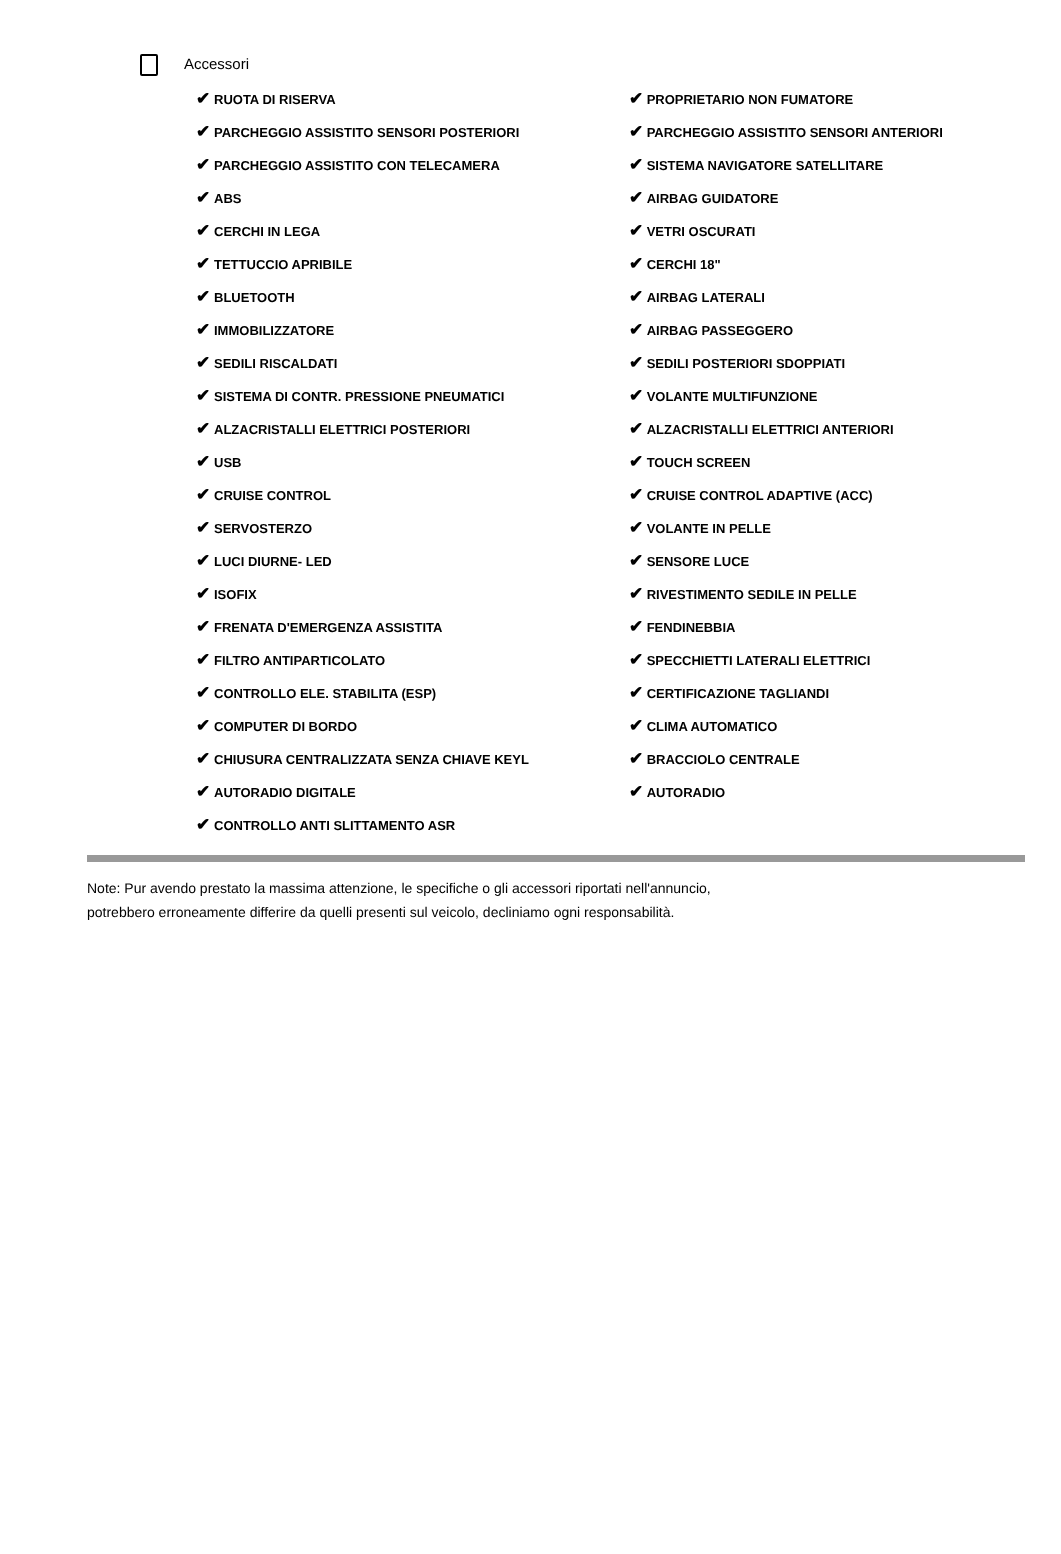Accessori
| ✔ RUOTA DI RISERVA | ✔ PROPRIETARIO NON FUMATORE |
| ✔ PARCHEGGIO ASSISTITO SENSORI POSTERIORI | ✔ PARCHEGGIO ASSISTITO SENSORI ANTERIORI |
| ✔ PARCHEGGIO ASSISTITO CON TELECAMERA | ✔ SISTEMA NAVIGATORE SATELLITARE |
| ✔ ABS | ✔ AIRBAG GUIDATORE |
| ✔ CERCHI IN LEGA | ✔ VETRI OSCURATI |
| ✔ TETTUCCIO APRIBILE | ✔ CERCHI 18" |
| ✔ BLUETOOTH | ✔ AIRBAG LATERALI |
| ✔ IMMOBILIZZATORE | ✔ AIRBAG PASSEGGERO |
| ✔ SEDILI RISCALDATI | ✔ SEDILI POSTERIORI SDOPPIATI |
| ✔ SISTEMA DI CONTR. PRESSIONE PNEUMATICI | ✔ VOLANTE MULTIFUNZIONE |
| ✔ ALZACRISTALLI ELETTRICI POSTERIORI | ✔ ALZACRISTALLI ELETTRICI ANTERIORI |
| ✔ USB | ✔ TOUCH SCREEN |
| ✔ CRUISE CONTROL | ✔ CRUISE CONTROL ADAPTIVE (ACC) |
| ✔ SERVOSTERZO | ✔ VOLANTE IN PELLE |
| ✔ LUCI DIURNE- LED | ✔ SENSORE LUCE |
| ✔ ISOFIX | ✔ RIVESTIMENTO SEDILE IN PELLE |
| ✔ FRENATA D'EMERGENZA ASSISTITA | ✔ FENDINEBBIA |
| ✔ FILTRO ANTIPARTICOLATO | ✔ SPECCHIETTI LATERALI ELETTRICI |
| ✔ CONTROLLO ELE. STABILITA (ESP) | ✔ CERTIFICAZIONE TAGLIANDI |
| ✔ COMPUTER DI BORDO | ✔ CLIMA AUTOMATICO |
| ✔ CHIUSURA CENTRALIZZATA SENZA CHIAVE KEYL | ✔ BRACCIOLO CENTRALE |
| ✔ AUTORADIO DIGITALE | ✔ AUTORADIO |
| ✔ CONTROLLO ANTI SLITTAMENTO ASR | |
Note: Pur avendo prestato la massima attenzione, le specifiche o gli accessori riportati nell'annuncio,
potrebbero erroneamente differire da quelli presenti sul veicolo, decliniamo ogni responsabilità.